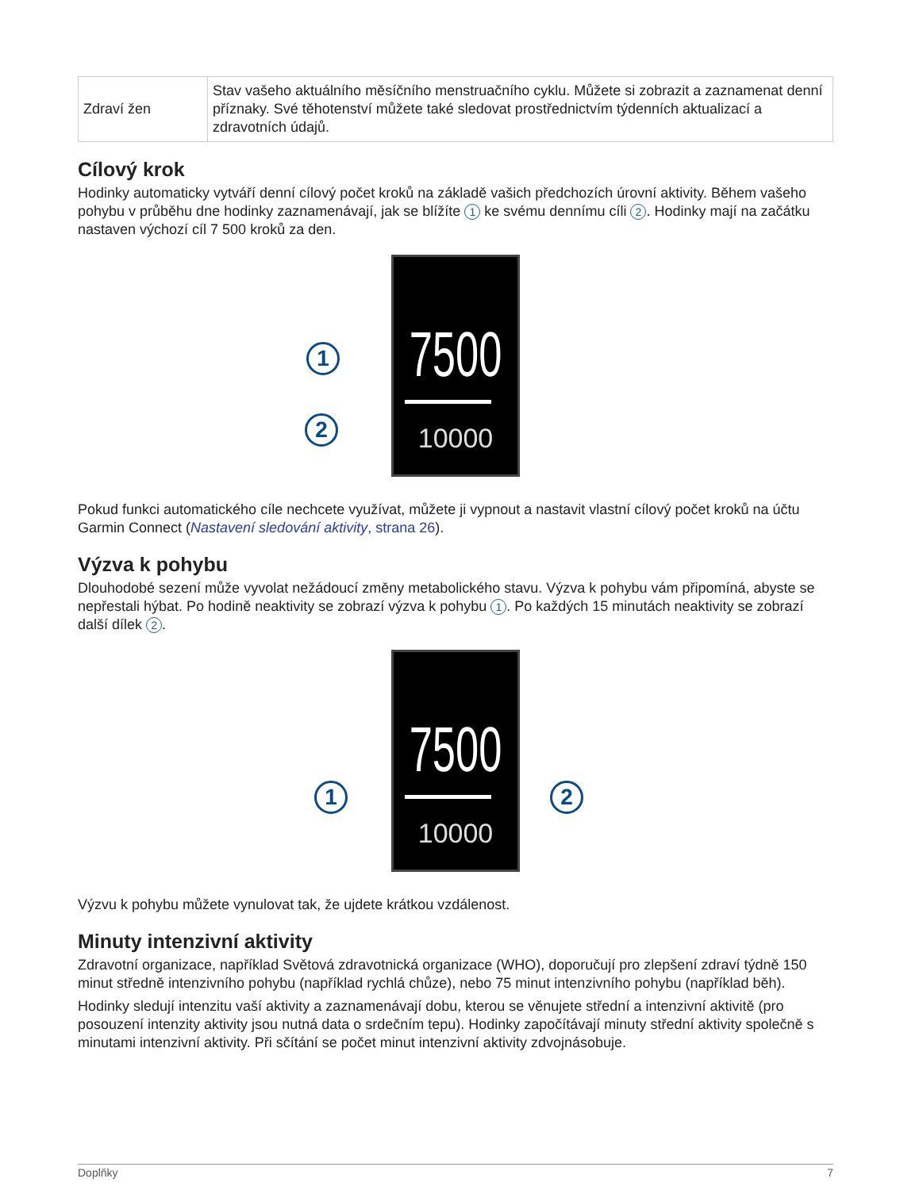| Zdraví žen | Stav vašeho aktuálního měsíčního menstruačního cyklu. Můžete si zobrazit a zaznamenat denní příznaky. Své těhotenství můžete také sledovat prostřednictvím týdenních aktualizací a zdravotních údajů. |
Cílový krok
Hodinky automaticky vytváří denní cílový počet kroků na základě vašich předchozích úrovní aktivity. Během vašeho pohybu v průběhu dne hodinky zaznamenávají, jak se blížíte 1 ke svému dennímu cíli 2. Hodinky mají na začátku nastaven výchozí cíl 7 500 kroků za den.
7500
10000
1
2
Pokud funkci automatického cíle nechcete využívat, můžete ji vypnout a nastavit vlastní cílový počet kroků na účtu Garmin Connect (Nastavení sledování aktivity, strana 26).
Výzva k pohybu
Dlouhodobé sezení může vyvolat nežádoucí změny metabolického stavu. Výzva k pohybu vám připomíná, abyste se nepřestali hýbat. Po hodině neaktivity se zobrazí výzva k pohybu 1. Po každých 15 minutách neaktivity se zobrazí další dílek 2.
7500
10000
1 2
Výzvu k pohybu můžete vynulovat tak, že ujdete krátkou vzdálenost.
Minuty intenzivní aktivity
Zdravotní organizace, například Světová zdravotnická organizace (WHO), doporučují pro zlepšení zdraví týdně 150 minut středně intenzivního pohybu (například rychlá chůze), nebo 75 minut intenzivního pohybu (například běh).
Hodinky sledují intenzitu vaší aktivity a zaznamenávají dobu, kterou se věnujete střední a intenzivní aktivitě (pro posouzení intenzity aktivity jsou nutná data o srdečním tepu). Hodinky započítávají minuty střední aktivity společně s minutami intenzivní aktivity. Při sčítání se počet minut intenzivní aktivity zdvojnásobuje.
Doplňky 7